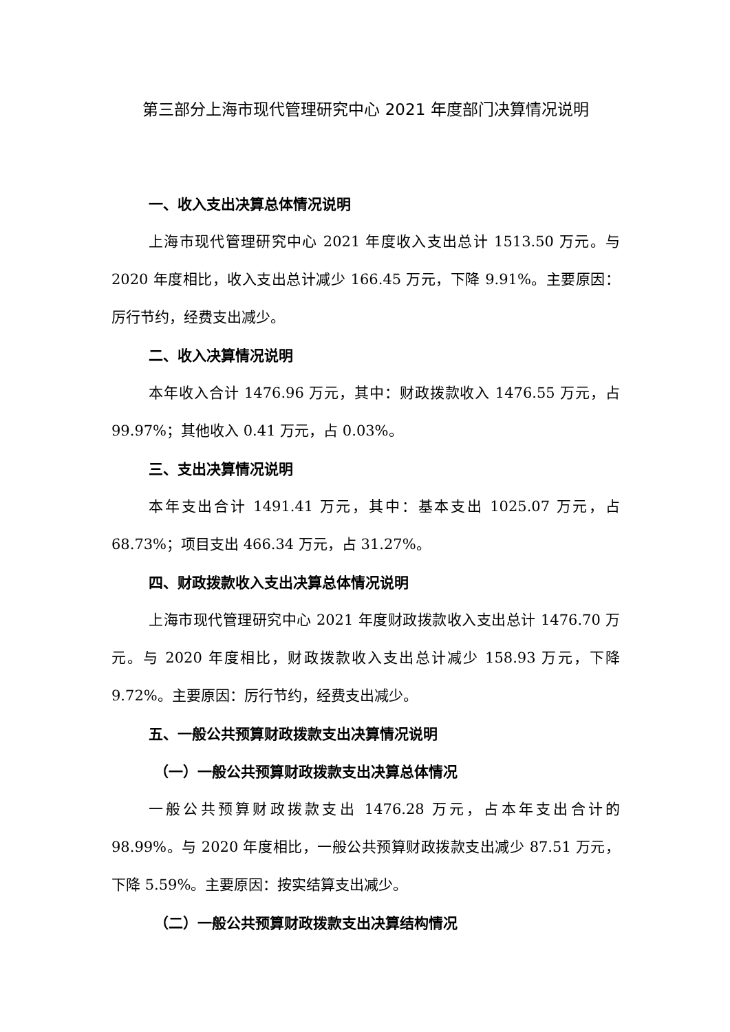第三部分上海市现代管理研究中心 2021 年度部门决算情况说明
一、收入支出决算总体情况说明
上海市现代管理研究中心 2021 年度收入支出总计 1513.50 万元。与 2020 年度相比，收入支出总计减少 166.45 万元，下降 9.91%。主要原因：厉行节约，经费支出减少。
二、收入决算情况说明
本年收入合计 1476.96 万元，其中：财政拨款收入 1476.55 万元，占 99.97%；其他收入 0.41 万元，占 0.03%。
三、支出决算情况说明
本年支出合计 1491.41 万元，其中：基本支出 1025.07 万元，占 68.73%；项目支出 466.34 万元，占 31.27%。
四、财政拨款收入支出决算总体情况说明
上海市现代管理研究中心 2021 年度财政拨款收入支出总计 1476.70 万元。与 2020 年度相比，财政拨款收入支出总计减少 158.93 万元，下降 9.72%。主要原因：厉行节约，经费支出减少。
五、一般公共预算财政拨款支出决算情况说明
（一）一般公共预算财政拨款支出决算总体情况
一般公共预算财政拨款支出 1476.28 万元，占本年支出合计的 98.99%。与 2020 年度相比，一般公共预算财政拨款支出减少 87.51 万元，下降 5.59%。主要原因：按实结算支出减少。
（二）一般公共预算财政拨款支出决算结构情况